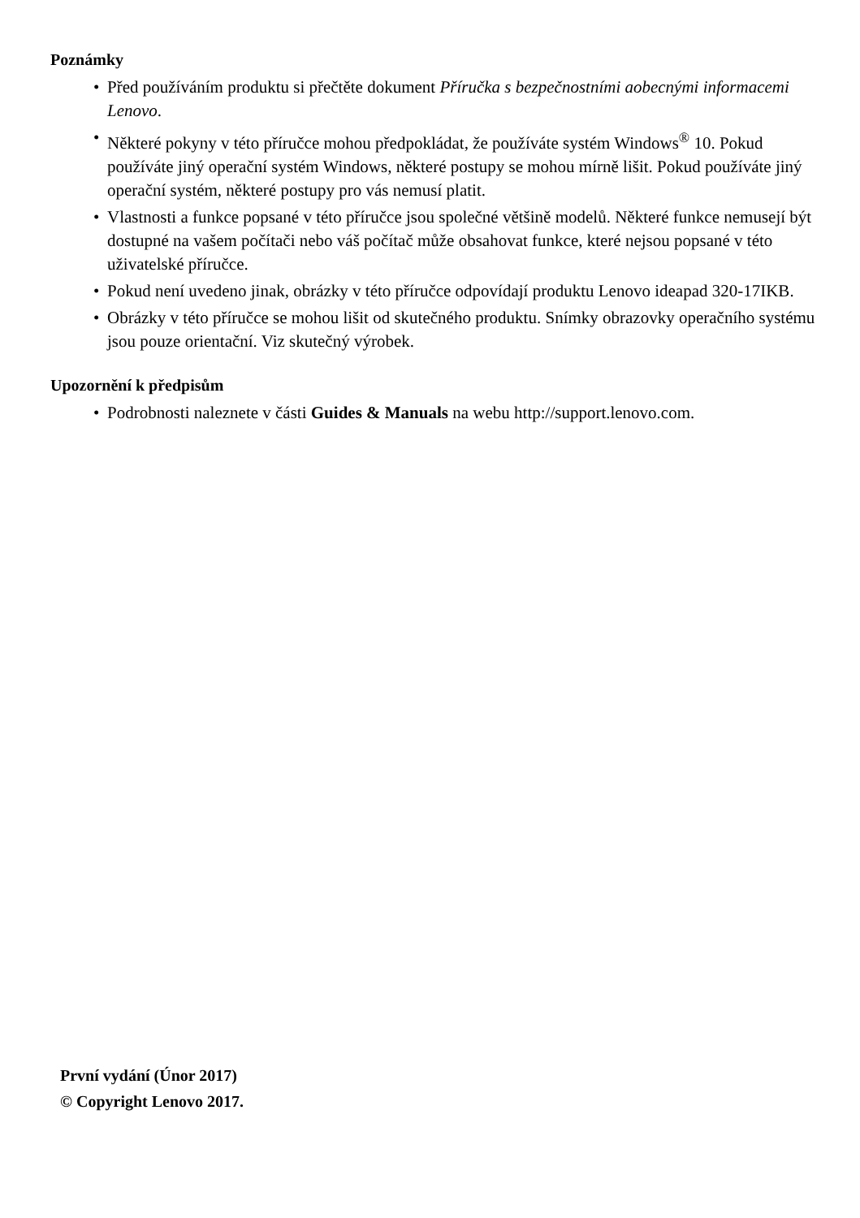Poznámky
• Před používáním produktu si přečtěte dokument Příručka s bezpečnostními aobecnými informacemi Lenovo.
• Některé pokyny v této příručce mohou předpokládat, že používáte systém Windows<sup>®</sup> 10. Pokud používáte jiný operační systém Windows, některé postupy se mohou mírně lišit. Pokud používáte jiný operační systém, některé postupy pro vás nemusí platit.
• Vlastnosti a funkce popsané v této příručce jsou společné většině modelů. Některé funkce nemusejí být dostupné na vašem počítači nebo váš počítač může obsahovat funkce, které nejsou popsané v této uživatelské příručce.
• Pokud není uvedeno jinak, obrázky v této příručce odpovídají produktu Lenovo ideapad 320-17IKB.
• Obrázky v této příručce se mohou lišit od skutečného produktu. Snímky obrazovky operačního systému jsou pouze orientační. Viz skutečný výrobek.
Upozornění k předpisům
• Podrobnosti naleznete v části Guides & Manuals na webu http://support.lenovo.com.
První vydání (Únor 2017)
© Copyright Lenovo 2017.